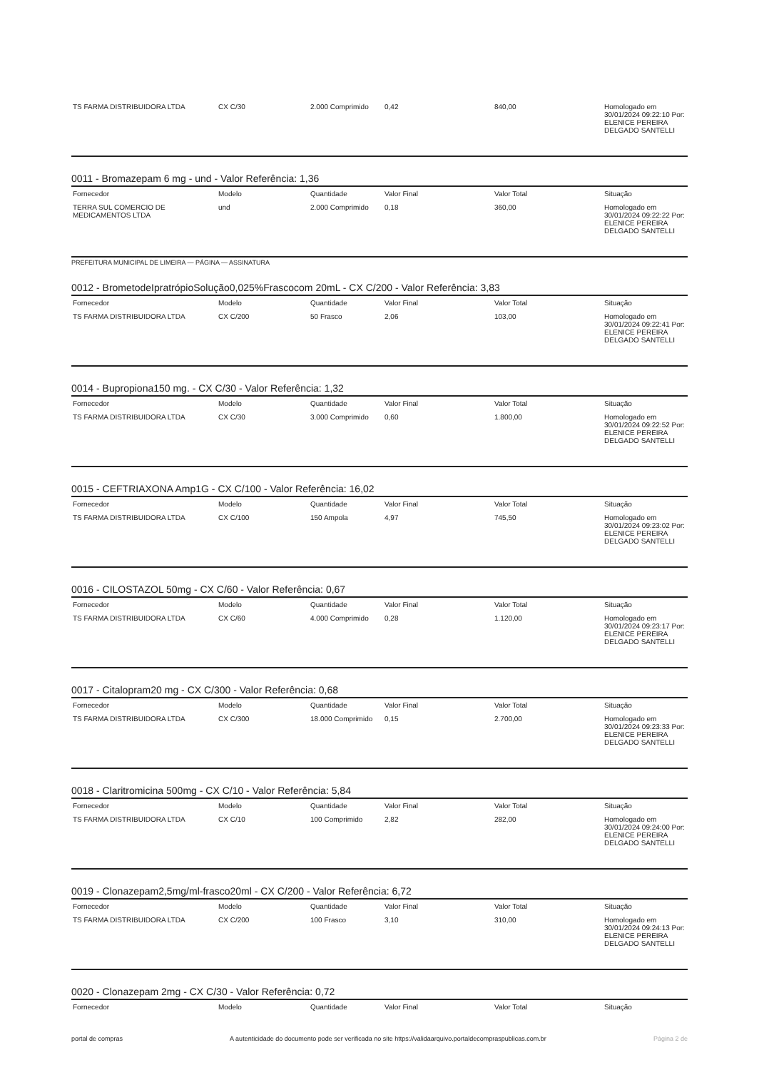| TS FARMA DISTRIBUIDORA LTDA | CX C/30 | 2.000 Comprimido | 0,42 | 840,00 | Homologado em 30/01/2024 09:22:10 Por: ELENICE PEREIRA DELGADO SANTELLI |
0011 - Bromazepam 6 mg - und - Valor Referência: 1,36
| Fornecedor | Modelo | Quantidade | Valor Final | Valor Total | Situação |
| --- | --- | --- | --- | --- | --- |
| TERRA SUL COMERCIO DE MEDICAMENTOS LTDA | und | 2.000 Comprimido | 0,18 | 360,00 | Homologado em 30/01/2024 09:22:22 Por: ELENICE PEREIRA DELGADO SANTELLI |
PREFEITURA MUNICIPAL DE LIMEIRA — PÁGINA — ASSINATURA
0012 - BrometodeIpratrópioSolução0,025%Frascocom 20mL - CX C/200 - Valor Referência: 3,83
| Fornecedor | Modelo | Quantidade | Valor Final | Valor Total | Situação |
| --- | --- | --- | --- | --- | --- |
| TS FARMA DISTRIBUIDORA LTDA | CX C/200 | 50 Frasco | 2,06 | 103,00 | Homologado em 30/01/2024 09:22:41 Por: ELENICE PEREIRA DELGADO SANTELLI |
0014 - Bupropiona150 mg. - CX C/30 - Valor Referência: 1,32
| Fornecedor | Modelo | Quantidade | Valor Final | Valor Total | Situação |
| --- | --- | --- | --- | --- | --- |
| TS FARMA DISTRIBUIDORA LTDA | CX C/30 | 3.000 Comprimido | 0,60 | 1.800,00 | Homologado em 30/01/2024 09:22:52 Por: ELENICE PEREIRA DELGADO SANTELLI |
0015 - CEFTRIAXONA Amp1G - CX C/100 - Valor Referência: 16,02
| Fornecedor | Modelo | Quantidade | Valor Final | Valor Total | Situação |
| --- | --- | --- | --- | --- | --- |
| TS FARMA DISTRIBUIDORA LTDA | CX C/100 | 150 Ampola | 4,97 | 745,50 | Homologado em 30/01/2024 09:23:02 Por: ELENICE PEREIRA DELGADO SANTELLI |
0016 - CILOSTAZOL 50mg - CX C/60 - Valor Referência: 0,67
| Fornecedor | Modelo | Quantidade | Valor Final | Valor Total | Situação |
| --- | --- | --- | --- | --- | --- |
| TS FARMA DISTRIBUIDORA LTDA | CX C/60 | 4.000 Comprimido | 0,28 | 1.120,00 | Homologado em 30/01/2024 09:23:17 Por: ELENICE PEREIRA DELGADO SANTELLI |
0017 - Citalopram20 mg - CX C/300 - Valor Referência: 0,68
| Fornecedor | Modelo | Quantidade | Valor Final | Valor Total | Situação |
| --- | --- | --- | --- | --- | --- |
| TS FARMA DISTRIBUIDORA LTDA | CX C/300 | 18.000 Comprimido | 0,15 | 2.700,00 | Homologado em 30/01/2024 09:23:33 Por: ELENICE PEREIRA DELGADO SANTELLI |
0018 - Claritromicina 500mg - CX C/10 - Valor Referência: 5,84
| Fornecedor | Modelo | Quantidade | Valor Final | Valor Total | Situação |
| --- | --- | --- | --- | --- | --- |
| TS FARMA DISTRIBUIDORA LTDA | CX C/10 | 100 Comprimido | 2,82 | 282,00 | Homologado em 30/01/2024 09:24:00 Por: ELENICE PEREIRA DELGADO SANTELLI |
0019 - Clonazepam2,5mg/ml-frasco20ml - CX C/200 - Valor Referência: 6,72
| Fornecedor | Modelo | Quantidade | Valor Final | Valor Total | Situação |
| --- | --- | --- | --- | --- | --- |
| TS FARMA DISTRIBUIDORA LTDA | CX C/200 | 100 Frasco | 3,10 | 310,00 | Homologado em 30/01/2024 09:24:13 Por: ELENICE PEREIRA DELGADO SANTELLI |
0020 - Clonazepam 2mg - CX C/30 - Valor Referência: 0,72
| Fornecedor | Modelo | Quantidade | Valor Final | Valor Total | Situação |
| --- | --- | --- | --- | --- | --- |
portal de compras A autenticidade do documento pode ser verificada no site https://validaarquivo.portaldecompraspublicas.com.br Página 2 de